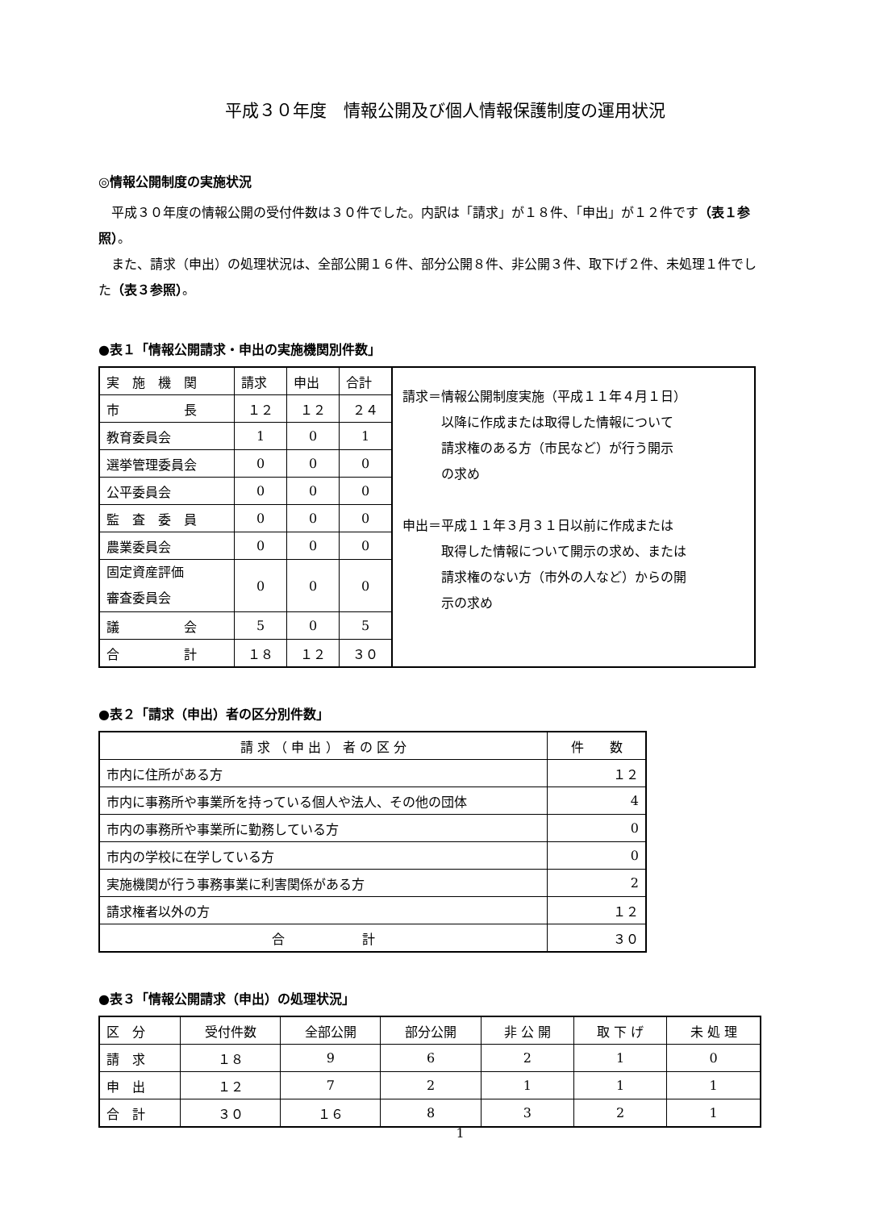平成３０年度　情報公開及び個人情報保護制度の運用状況
◎情報公開制度の実施状況
　平成３０年度の情報公開の受付件数は３０件でした。内訳は「請求」が１８件、「申出」が１２件です（表１参照）。
　また、請求（申出）の処理状況は、全部公開１６件、部分公開８件、非公開３件、取下げ２件、未処理１件でした（表３参照）。
●表１「情報公開請求・申出の実施機関別件数」
| 実 施 機 関 | 請求 | 申出 | 合計 | 請求＝情報公開制度実施（平成１１年４月１日） 以降に作成または取得した情報について 請求権のある方（市民など）が行う開示 の求め 申出＝平成１１年３月３１日以前に作成または 取得した情報について開示の求め、または 請求権のない方（市外の人など）からの開 示の求め |
| 市 長 | １２ | １２ | ２４ | |
| 教育委員会 | 1 | 0 | 1 | |
| 選挙管理委員会 | 0 | 0 | 0 | |
| 公平委員会 | 0 | 0 | 0 | |
| 監 査 委 員 | 0 | 0 | 0 | |
| 農業委員会 | 0 | 0 | 0 | |
| 固定資産評価 審査委員会 | 0 | 0 | 0 | |
| 議 会 | 5 | 0 | 5 | |
| 合 計 | １８ | １２ | ３０ | |
●表２「請求（申出）者の区分別件数」
| 請 求 （ 申 出 ） 者 の 区 分 | 件 数 |
| --- | --- |
| 市内に住所がある方 | １２ |
| 市内に事務所や事業所を持っている個人や法人、その他の団体 | 4 |
| 市内の事務所や事業所に勤務している方 | 0 |
| 市内の学校に在学している方 | 0 |
| 実施機関が行う事務事業に利害関係がある方 | 2 |
| 請求権者以外の方 | １２ |
| 合 計 | ３０ |
●表３「情報公開請求（申出）の処理状況」
| 区 分 | 受付件数 | 全部公開 | 部分公開 | 非 公 開 | 取 下 げ | 未 処 理 |
| 請 求 | １８ | 9 | 6 | 2 | 1 | 0 |
| 申 出 | １２ | 7 | 2 | 1 | 1 | 1 |
| 合 計 | ３０ | １６ | 8 | 3 | 2 | 1 |
1